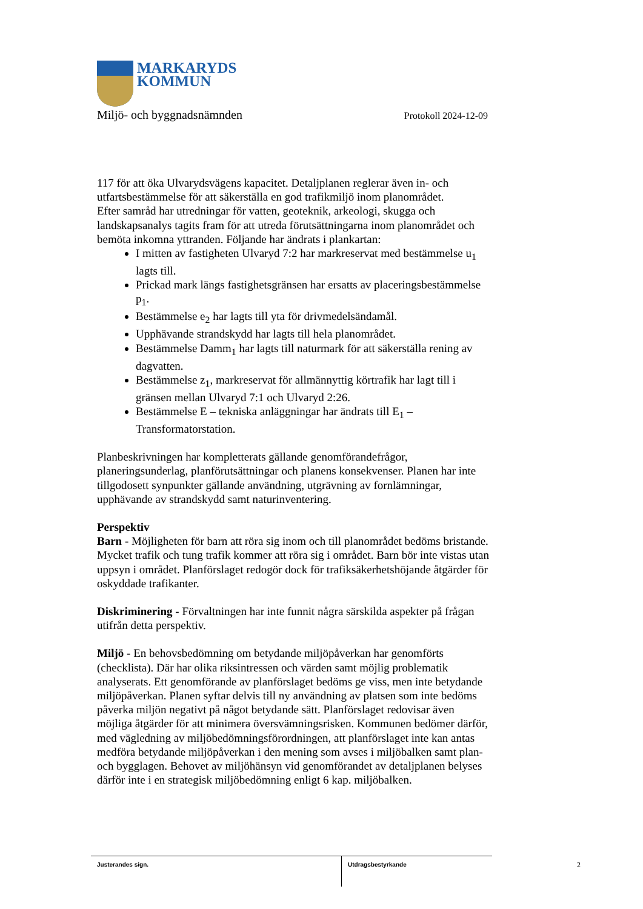MARKARYDS
KOMMUN
Miljö- och byggnadsnämnden Protokoll 2024-12-09
117 för att öka Ulvarydsvägens kapacitet. Detaljplanen reglerar även in- och utfartsbestämmelse för att säkerställa en god trafikmiljö inom planområdet.
Efter samråd har utredningar för vatten, geoteknik, arkeologi, skugga och landskapsanalys tagits fram för att utreda förutsättningarna inom planområdet och bemöta inkomna yttranden. Följande har ändrats i plankartan:
I mitten av fastigheten Ulvaryd 7:2 har markreservat med bestämmelse u<sub>1</sub> lagts till.
Prickad mark längs fastighetsgränsen har ersatts av placeringsbestämmelse p<sub>1</sub>.
Bestämmelse e<sub>2</sub> har lagts till yta för drivmedelsändamål.
Upphävande strandskydd har lagts till hela planområdet.
Bestämmelse Damm<sub>1</sub> har lagts till naturmark för att säkerställa rening av dagvatten.
Bestämmelse z<sub>1</sub>, markreservat för allmännyttig körtrafik har lagt till i gränsen mellan Ulvaryd 7:1 och Ulvaryd 2:26.
Bestämmelse E – tekniska anläggningar har ändrats till E<sub>1</sub> – Transformatorstation.
Planbeskrivningen har kompletterats gällande genomförandefrågor, planeringsunderlag, planförutsättningar och planens konsekvenser. Planen har inte tillgodosett synpunkter gällande användning, utgrävning av fornlämningar, upphävande av strandskydd samt naturinventering.
Perspektiv
Barn - Möjligheten för barn att röra sig inom och till planområdet bedöms bristande. Mycket trafik och tung trafik kommer att röra sig i området. Barn bör inte vistas utan uppsyn i området. Planförslaget redogör dock för trafiksäkerhetshöjande åtgärder för oskyddade trafikanter.
Diskriminering - Förvaltningen har inte funnit några särskilda aspekter på frågan utifrån detta perspektiv.
Miljö - En behovsbedömning om betydande miljöpåverkan har genomförts (checklista). Där har olika riksintressen och värden samt möjlig problematik analyserats. Ett genomförande av planförslaget bedöms ge viss, men inte betydande miljöpåverkan. Planen syftar delvis till ny användning av platsen som inte bedöms påverka miljön negativt på något betydande sätt. Planförslaget redovisar även möjliga åtgärder för att minimera översvämningsrisken. Kommunen bedömer därför, med vägledning av miljöbedömningsförordningen, att planförslaget inte kan antas medföra betydande miljöpåverkan i den mening som avses i miljöbalken samt plan- och bygglagen. Behovet av miljöhänsyn vid genomförandet av detaljplanen belyses därför inte i en strategisk miljöbedömning enligt 6 kap. miljöbalken.
Justerandes sign. Utdragsbestyrkande
2